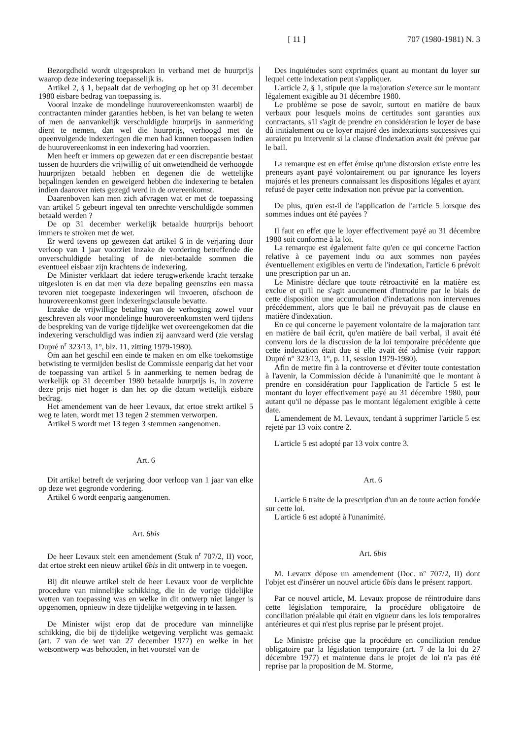[ 11 ] 707 (1980-1981) N. 3
Bezorgdheid wordt uitgesproken in verband met de huurprijs waarop deze indexering toepasselijk is.
Artikel 2, § 1, bepaalt dat de verhoging op het op 31 december 1980 eisbare bedrag van toepassing is.
Vooral inzake de mondelinge huurovereenkomsten waarbij de contractanten minder garanties hebben, is het van belang te weten of men de aanvankelijk verschuldigde huurprijs in aanmerking dient te nemen, dan wel die huurprijs, verhoogd met de opeenvolgende indexeringen die men had kunnen toepassen indien de huurovereenkomst in een indexering had voorzien.
Men heeft er immers op gewezen dat er een discrepantie bestaat tussen de huurders die vrijwillig of uit onwetendheid de verhoogde huurprijzen betaald hebben en degenen die de wettelijke bepalingen kenden en geweigerd hebben die indexering te betalen indien daarover niets gezegd werd in de overeenkomst.
Daarenboven kan men zich afvragen wat er met de toepassing van artikel 5 gebeurt ingeval ten onrechte verschuldigde sommen betaald werden ?
De op 31 december werkelijk betaalde huurprijs behoort immers te stroken met de wet.
Er werd tevens op gewezen dat artikel 6 in de verjaring door verloop van 1 jaar voorziet inzake de vordering betreffende die onverschuldigde betaling of de niet-betaalde sommen die eventueel eisbaar zijn krachtens de indexering.
De Minister verklaart dat iedere terugwerkende kracht terzake uitgesloten is en dat men via deze bepaling geenszins een massa tevoren niet toegepaste indexeringen wil invoeren, ofschoon de huurovereenkomst geen indexeringsclausule bevatte.
Inzake de vrijwillige betaling van de verhoging zowel voor geschreven als voor mondelinge huurovereenkomsten werd tijdens de bespreking van de vorige tijdelijke wet overeengekomen dat die indexering verschuldigd was indien zij aanvaard werd (zie verslag Dupré n<sup>r</sup> 323/13, 1°, blz. 11, zitting 1979-1980).
Om aan het geschil een einde te maken en om elke toekomstige betwisting te vermijden beslist de Commissie eenparig dat het voor de toepassing van artikel 5 in aanmerking te nemen bedrag de werkelijk op 31 december 1980 betaalde huurprijs is, in zoverre deze prijs niet hoger is dan het op die datum wettelijk eisbare bedrag.
Het amendement van de heer Levaux, dat ertoe strekt artikel 5 weg te laten, wordt met 13 tegen 2 stemmen verworpen.
Artikel 5 wordt met 13 tegen 3 stemmen aangenomen.
Art. 6
Dit artikel betreft de verjaring door verloop van 1 jaar van elke op deze wet gegronde vordering.
Artikel 6 wordt eenparig aangenomen.
Art. 6bis
De heer Levaux stelt een amendement (Stuk n<sup>r</sup> 707/2, II) voor, dat ertoe strekt een nieuw artikel 6bis in dit ontwerp in te voegen.
Bij dit nieuwe artikel stelt de heer Levaux voor de verplichte procedure van minnelijke schikking, die in de vorige tijdelijke wetten van toepassing was en welke in dit ontwerp niet langer is opgenomen, opnieuw in deze tijdelijke wetgeving in te lassen.
De Minister wijst erop dat de procedure van minnelijke schikking, die bij de tijdelijke wetgeving verplicht was gemaakt (art. 7 van de wet van 27 december 1977) en welke in het wetsontwerp was behouden, in het voorstel van de
Des inquiétudes sont exprimées quant au montant du loyer sur lequel cette indexation peut s'appliquer.
L'article 2, § 1, stipule que la majoration s'exerce sur le montant légalement exigible au 31 décembre 1980.
Le problème se pose de savoir, surtout en matière de baux verbaux pour lesquels moins de certitudes sont garanties aux contractants, s'il s'agit de prendre en considération le loyer de base dû initialement ou ce loyer majoré des indexations successives qui auraient pu intervenir si la clause d'indexation avait été prévue par le bail.
La remarque est en effet émise qu'une distorsion existe entre les preneurs ayant payé volontairement ou par ignorance les loyers majorés et les preneurs connaissant les dispositions légales et ayant refusé de payer cette indexation non prévue par la convention.
De plus, qu'en est-il de l'application de l'article 5 lorsque des sommes indues ont été payées ?
Il faut en effet que le loyer effectivement payé au 31 décembre 1980 soit conforme à la loi.
La remarque est également faite qu'en ce qui concerne l'action relative à ce payement indu ou aux sommes non payées éventuellement exigibles en vertu de l'indexation, l'article 6 prévoit une prescription par un an.
Le Ministre déclare que toute rétroactivité en la matière est exclue et qu'il ne s'agit aucunement d'introduire par le biais de cette disposition une accumulation d'indexations non intervenues précédemment, alors que le bail ne prévoyait pas de clause en matière d'indexation.
En ce qui concerne le payement volontaire de la majoration tant en matière de bail écrit, qu'en matière de bail verbal, il avait été convenu lors de la discussion de la loi temporaire précédente que cette indexation était due si elle avait été admise (voir rapport Dupré n° 323/13, 1°, p. 11, session 1979-1980).
Afin de mettre fin à la controverse et d'éviter toute contestation à l'avenir, la Commission décide à l'unanimité que le montant à prendre en considération pour l'application de l'article 5 est le montant du loyer effectivement payé au 31 décembre 1980, pour autant qu'il ne dépasse pas le montant légalement exigible à cette date.
L'amendement de M. Levaux, tendant à supprimer l'article 5 est rejeté par 13 voix contre 2.
L'article 5 est adopté par 13 voix contre 3.
Art. 6
L'article 6 traite de la prescription d'un an de toute action fondée sur cette loi.
L'article 6 est adopté à l'unanimité.
Art. 6bis
M. Levaux dépose un amendement (Doc. n° 707/2, II) dont l'objet est d'insérer un nouvel article 6bis dans le présent rapport.
Par ce nouvel article, M. Levaux propose de réintroduire dans cette législation temporaire, la procédure obligatoire de conciliation préalable qui était en vigueur dans les lois temporaires antérieures et qui n'est plus reprise par le présent projet.
Le Ministre précise que la procédure en conciliation rendue obligatoire par la législation temporaire (art. 7 de la loi du 27 décembre 1977) et maintenue dans le projet de loi n'a pas été reprise par la proposition de M. Storme,